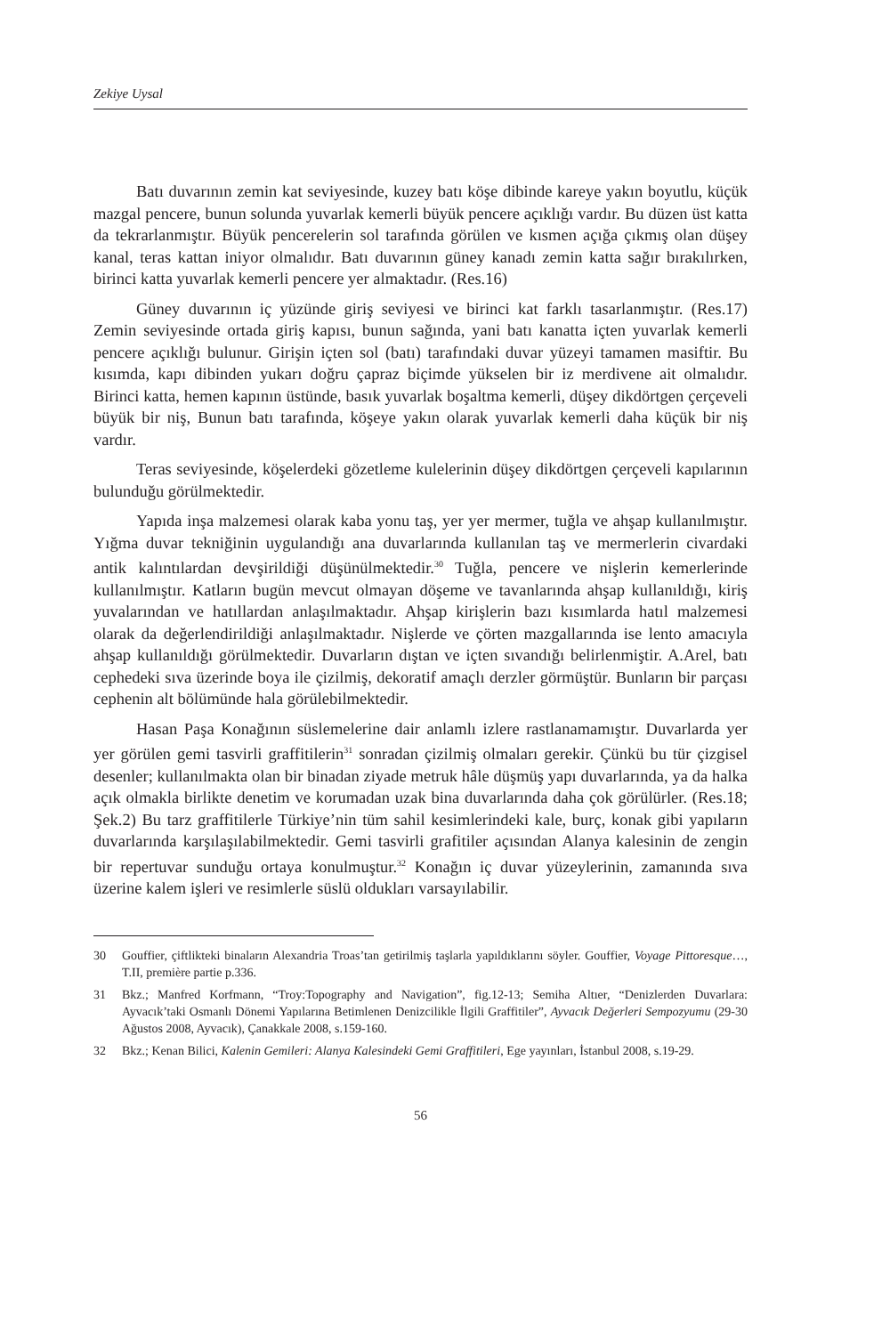Zekiye Uysal
Batı duvarının zemin kat seviyesinde, kuzey batı köşe dibinde kareye yakın boyutlu, küçük mazgal pencere, bunun solunda yuvarlak kemerli büyük pencere açıklığı vardır. Bu düzen üst katta da tekrarlanmıştır. Büyük pencerelerin sol tarafında görülen ve kısmen açığa çıkmış olan düşey kanal, teras kattan iniyor olmalıdır. Batı duvarının güney kanadı zemin katta sağır bırakılırken, birinci katta yuvarlak kemerli pencere yer almaktadır. (Res.16)
Güney duvarının iç yüzünde giriş seviyesi ve birinci kat farklı tasarlanmıştır. (Res.17) Zemin seviyesinde ortada giriş kapısı, bunun sağında, yani batı kanatta içten yuvarlak kemerli pencere açıklığı bulunur. Girişin içten sol (batı) tarafındaki duvar yüzeyi tamamen masiftir. Bu kısımda, kapı dibinden yukarı doğru çapraz biçimde yükselen bir iz merdivene ait olmalıdır. Birinci katta, hemen kapının üstünde, basık yuvarlak boşaltma kemerli, düşey dikdörtgen çerçeveli büyük bir niş, Bunun batı tarafında, köşeye yakın olarak yuvarlak kemerli daha küçük bir niş vardır.
Teras seviyesinde, köşelerdeki gözetleme kulelerinin düşey dikdörtgen çerçeveli kapılarının bulunduğu görülmektedir.
Yapıda inşa malzemesi olarak kaba yonu taş, yer yer mermer, tuğla ve ahşap kullanılmıştır. Yığma duvar tekniğinin uygulandığı ana duvarlarında kullanılan taş ve mermerlerin civardaki antik kalıntılardan devşirildiği düşünülmektedir.<sup>30</sup> Tuğla, pencere ve nişlerin kemerlerinde kullanılmıştır. Katların bugün mevcut olmayan döşeme ve tavanlarında ahşap kullanıldığı, kiriş yuvalarından ve hatıllardan anlaşılmaktadır. Ahşap kirişlerin bazı kısımlarda hatıl malzemesi olarak da değerlendirildiği anlaşılmaktadır. Nişlerde ve çörten mazgallarında ise lento amacıyla ahşap kullanıldığı görülmektedir. Duvarların dıştan ve içten sıvandığı belirlenmiştir. A.Arel, batı cephedeki sıva üzerinde boya ile çizilmiş, dekoratif amaçlı derzler görmüştür. Bunların bir parçası cephenin alt bölümünde hala görülebilmektedir.
Hasan Paşa Konağının süslemelerine dair anlamlı izlere rastlanamamıştır. Duvarlarda yer yer görülen gemi tasvirli graffitilerin<sup>31</sup> sonradan çizilmiş olmaları gerekir. Çünkü bu tür çizgisel desenler; kullanılmakta olan bir binadan ziyade metruk hâle düşmüş yapı duvarlarında, ya da halka açık olmakla birlikte denetim ve korumadan uzak bina duvarlarında daha çok görülürler. (Res.18; Şek.2) Bu tarz graffitilerle Türkiye’nin tüm sahil kesimlerindeki kale, burç, konak gibi yapıların duvarlarında karşılaşılabilmektedir. Gemi tasvirli grafitiler açısından Alanya kalesinin de zengin bir repertuvar sunduğu ortaya konulmuştur.<sup>32</sup> Konağın iç duvar yüzeylerinin, zamanında sıva üzerine kalem işleri ve resimlerle süslü oldukları varsayılabilir.
30 Gouffier, çiftlikteki binaların Alexandria Troas’tan getirilmiş taşlarla yapıldıklarını söyler. Gouffier, Voyage Pittoresque…, T.II, première partie p.336.
31 Bkz.; Manfred Korfmann, “Troy:Topography and Navigation”, fig.12-13; Semiha Altıer, “Denizlerden Duvarlara: Ayvacık’taki Osmanlı Dönemi Yapılarına Betimlenen Denizcilikle İlgili Graffitiler”, Ayvacık Değerleri Sempozyumu (29-30 Ağustos 2008, Ayvacık), Çanakkale 2008, s.159-160.
32 Bkz.; Kenan Bilici, Kalenin Gemileri: Alanya Kalesindeki Gemi Graffitileri, Ege yayınları, İstanbul 2008, s.19-29.
56